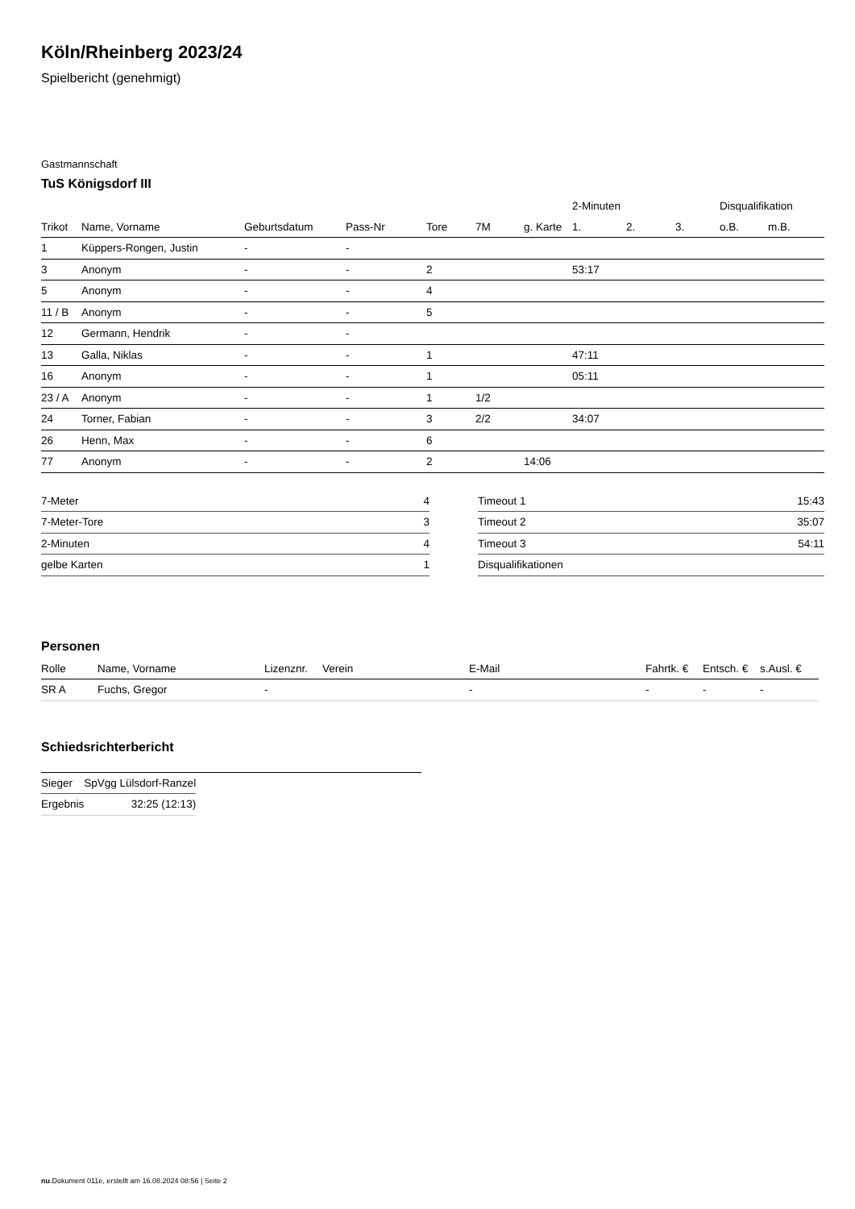Köln/Rheinberg 2023/24
Spielbericht (genehmigt)
Gastmannschaft
TuS Königsdorf III
| | | | | | | | 2-Minuten | | | Disqualifikation | |
| --- | --- | --- | --- | --- | --- | --- | --- | --- | --- | --- | --- |
| Trikot | Name, Vorname | Geburtsdatum | Pass-Nr | Tore | 7M | g. Karte | 1. | 2. | 3. | o.B. | m.B. |
| 1 | Küppers-Rongen, Justin | - | - | | | | | | | | |
| 3 | Anonym | - | - | 2 | | | 53:17 | | | | |
| 5 | Anonym | - | - | 4 | | | | | | | |
| 11 / B | Anonym | - | - | 5 | | | | | | | |
| 12 | Germann, Hendrik | - | - | | | | | | | | |
| 13 | Galla, Niklas | - | - | 1 | | | 47:11 | | | | |
| 16 | Anonym | - | - | 1 | | | 05:11 | | | | |
| 23 / A | Anonym | - | - | 1 | 1/2 | | | | | | |
| 24 | Torner, Fabian | - | - | 3 | 2/2 | | 34:07 | | | | |
| 26 | Henn, Max | - | - | 6 | | | | | | | |
| 77 | Anonym | - | - | 2 | | 14:06 | | | | | |
| 7-Meter | 4 |
| 7-Meter-Tore | 3 |
| 2-Minuten | 4 |
| gelbe Karten | 1 |
| Timeout 1 | 15:43 |
| Timeout 2 | 35:07 |
| Timeout 3 | 54:11 |
| Disqualifikationen | |
Personen
| Rolle | Name, Vorname | Lizenznr. | Verein | E-Mail | Fahrtk. € | Entsch. € | s.Ausl. € |
| --- | --- | --- | --- | --- | --- | --- | --- |
| SR A | Fuchs, Gregor | - | | - | - | - | - |
Schiedsrichterbericht
| Sieger | SpVgg Lülsdorf-Ranzel |
| Ergebnis | 32:25 (12:13) |
nu.Dokument 011e, erstellt am 16.08.2024 08:56 | Seite 2